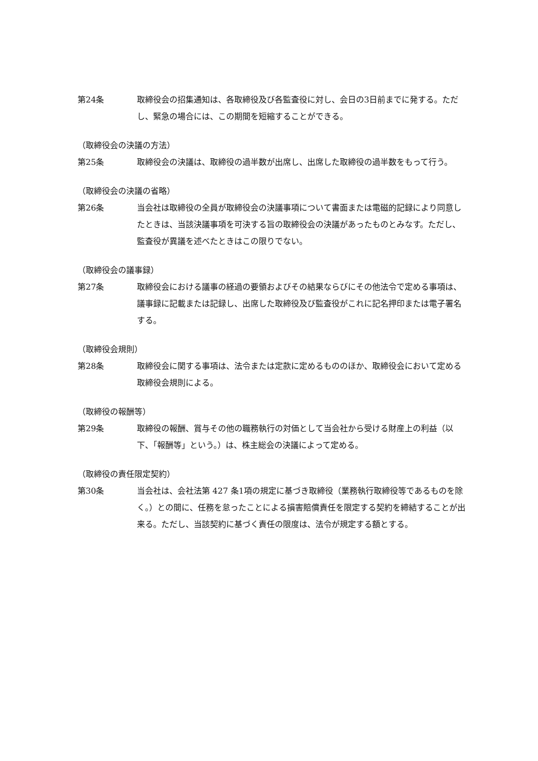第24条 取締役会の招集通知は、各取締役及び各監査役に対し、会日の3日前までに発する。ただし、緊急の場合には、この期間を短縮することができる。
（取締役会の決議の方法）
第25条 取締役会の決議は、取締役の過半数が出席し、出席した取締役の過半数をもって行う。
（取締役会の決議の省略）
第26条 当会社は取締役の全員が取締役会の決議事項について書面または電磁的記録により同意したときは、当該決議事項を可決する旨の取締役会の決議があったものとみなす。ただし、監査役が異議を述べたときはこの限りでない。
（取締役会の議事録）
第27条 取締役会における議事の経過の要領およびその結果ならびにその他法令で定める事項は、議事録に記載または記録し、出席した取締役及び監査役がこれに記名押印または電子署名する。
（取締役会規則）
第28条 取締役会に関する事項は、法令または定款に定めるもののほか、取締役会において定める取締役会規則による。
（取締役の報酬等）
第29条 取締役の報酬、賞与その他の職務執行の対価として当会社から受ける財産上の利益（以下、「報酬等」という。）は、株主総会の決議によって定める。
（取締役の責任限定契約）
第30条 当会社は、会社法第 427 条1項の規定に基づき取締役（業務執行取締役等であるものを除く。）との間に、任務を怠ったことによる損害賠償責任を限定する契約を締結することが出来る。ただし、当該契約に基づく責任の限度は、法令が規定する額とする。